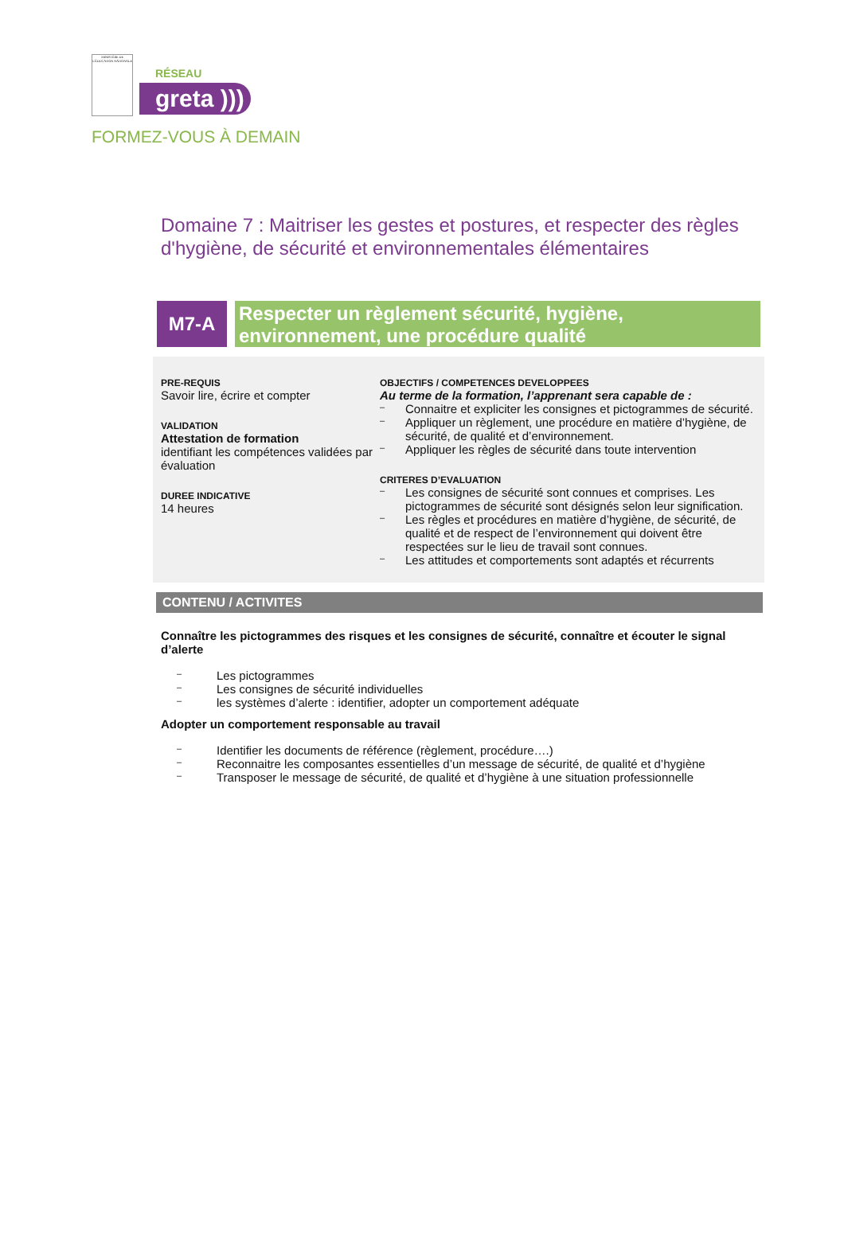MINISTÈRE DE L'ÉDUCATION NATIONALE
RÉSEAU
greta )))
FORMEZ-VOUS À DEMAIN
Domaine 7 : Maitriser les gestes et postures, et respecter des règles d'hygiène, de sécurité et environnementales élémentaires
M7-A
Respecter un règlement sécurité, hygiène, environnement, une procédure qualité
PRE-REQUIS
Savoir lire, écrire et compter
VALIDATION
Attestation de formation
identifiant les compétences validées par évaluation
DUREE INDICATIVE
14 heures
OBJECTIFS / COMPETENCES DEVELOPPEES
Au terme de la formation, l’apprenant sera capable de :
– Connaitre et expliciter les consignes et pictogrammes de sécurité.
– Appliquer un règlement, une procédure en matière d’hygiène, de sécurité, de qualité et d’environnement.
– Appliquer les règles de sécurité dans toute intervention
CRITERES D’EVALUATION
– Les consignes de sécurité sont connues et comprises. Les pictogrammes de sécurité sont désignés selon leur signification.
– Les règles et procédures en matière d’hygiène, de sécurité, de qualité et de respect de l’environnement qui doivent être respectées sur le lieu de travail sont connues.
– Les attitudes et comportements sont adaptés et récurrents
CONTENU / ACTIVITES
Connaître les pictogrammes des risques et les consignes de sécurité, connaître et écouter le signal d’alerte
– Les pictogrammes
– Les consignes de sécurité individuelles
– les systèmes d’alerte : identifier, adopter un comportement adéquate
Adopter un comportement responsable au travail
– Identifier les documents de référence (règlement, procédure….)
– Reconnaitre les composantes essentielles d’un message de sécurité, de qualité et d’hygiène
– Transposer le message de sécurité, de qualité et d’hygiène à une situation professionnelle